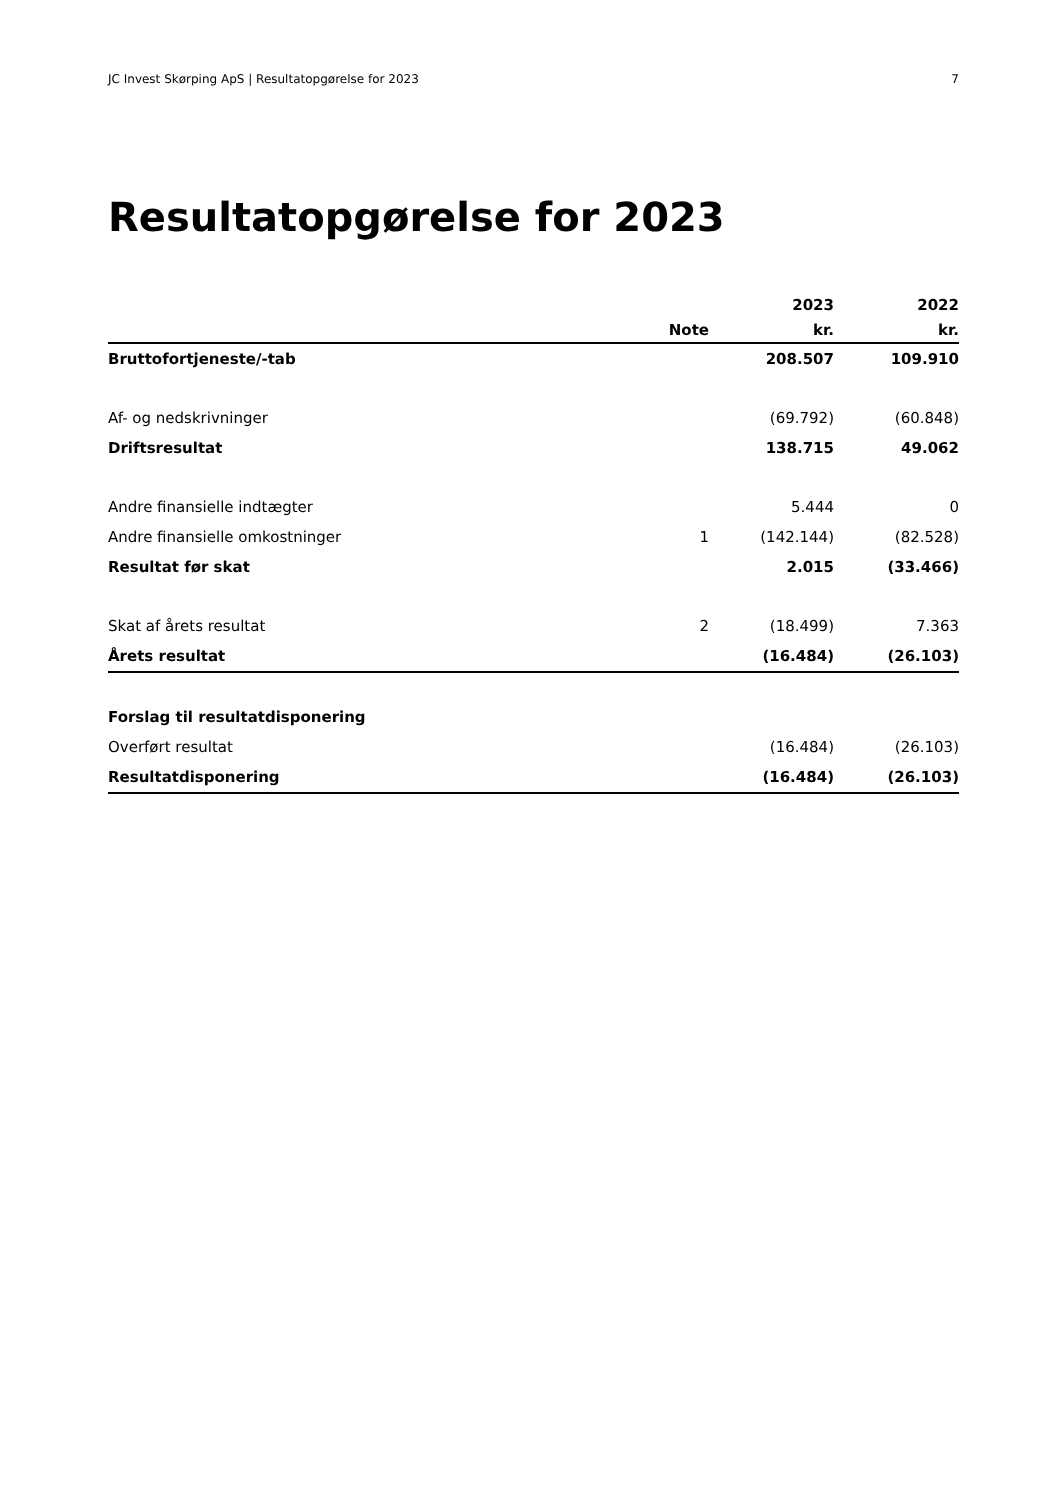JC Invest Skørping ApS | Resultatopgørelse for 2023 7
Resultatopgørelse for 2023
| | | 2023 | 2022 |
| --- | --- | --- | --- |
| | Note | kr. | kr. |
| Bruttofortjeneste/-tab | | 208.507 | 109.910 |
| Af- og nedskrivninger | | (69.792) | (60.848) |
| Driftsresultat | | 138.715 | 49.062 |
| Andre finansielle indtægter | | 5.444 | 0 |
| Andre finansielle omkostninger | 1 | (142.144) | (82.528) |
| Resultat før skat | | 2.015 | (33.466) |
| Skat af årets resultat | 2 | (18.499) | 7.363 |
| Årets resultat | | (16.484) | (26.103) |
| Forslag til resultatdisponering | | | |
| Overført resultat | | (16.484) | (26.103) |
| Resultatdisponering | | (16.484) | (26.103) |